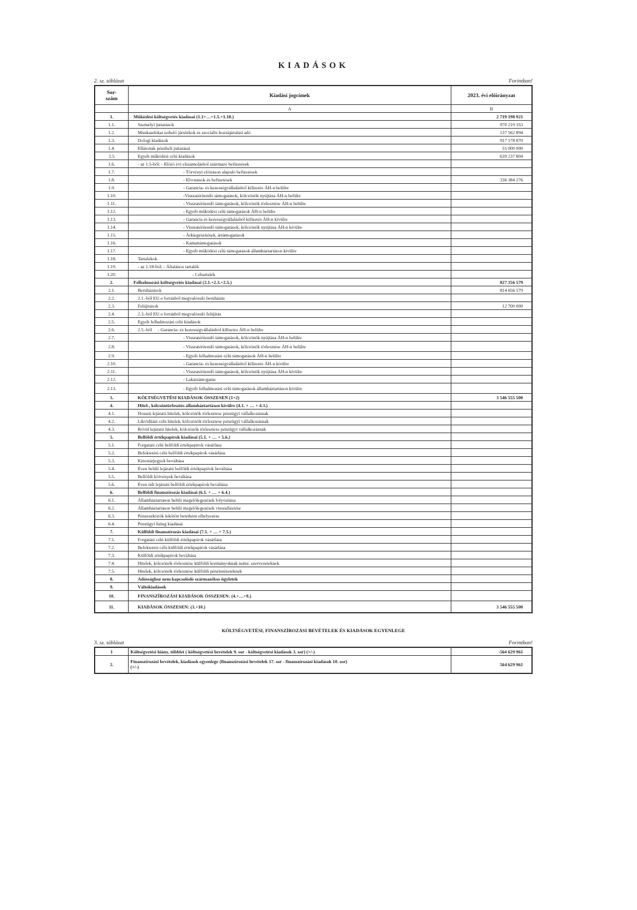KIADÁSOK
2. sz. táblázat Forintban!
| Sor- szám | Kiadási jogcímek | 2023. évi előirányzat |
| --- | --- | --- |
| | A | B |
| 1. | Működési költségvetés kiadásai (1.1+…+1.5.+1.18.) | 2 719 198 921 |
| 1.1. | Személyi juttatások | 970 219 353 |
| 1.2. | Munkaadókat terhelő járulékok és szociális hozzájárulási adó | 137 562 894 |
| 1.3. | Dologi kiadások | 917 178 870 |
| 1.4. | Ellátottak pénzbeli juttatásai | 55 000 000 |
| 1.5 | Egyéb működési célú kiadások | 639 237 804 |
| 1.6. | - az 1.5-ből: - Előző évi elszámolásból származó befizetések | |
| 1.7. | - Törvényi előíráson alapuló befizetések | |
| 1.8. | - Elvonások és befizetések | 336 384 276 |
| 1.9. | - Garancia- és kezességvállalásból kifizetés ÁH-n belülre | |
| 1.10. | -Visszatérítendő támogatások, kölcsönök nyújtása ÁH-n belülre | |
| 1.11. | - Visszatérítendő támogatások, kölcsönök törlesztése ÁH-n belülre | |
| 1.12. | - Egyéb működési célú támogatások ÁH-n belülre | |
| 1.13. | - Garancia és kezességvállalásból kifizetés ÁH-n kívülre | |
| 1.14. | - Visszatérítendő támogatások, kölcsönök nyújtása ÁH-n kívülre | |
| 1.15. | - Árkiegészítések, ártámogatások | |
| 1.16. | - Kamattámogatások | |
| 1.17. | - Egyéb működési célú támogatások államháztartáson kívülre | |
| 1.18. | Tartalékok | |
| 1.19. | - az 1.18-ból: - Általános tartalék | |
| 1.20. | - Céltartalék | |
| 2. | Felhalmozási költségvetés kiadásai (2.1.+2.3.+2.5.) | 827 356 579 |
| 2.1. | Beruházások | 814 656 579 |
| 2.2. | 2.1.-ből EU-s forrásból megvalósuló beruházás | |
| 2.3. | Felújítások | 12 700 000 |
| 2.4. | 2.3.-ból EU-s forrásból megvalósuló felújítás | |
| 2.5. | Egyéb felhalmozási célú kiadások | |
| 2.6. | 2.5.-ből - Garancia- és kezességvállalásból kifizetés ÁH-n belülre | |
| 2.7. | - Visszatérítendő támogatások, kölcsönök nyújtása ÁH-n belülre | |
| 2.8. | - Visszatérítendő támogatások, kölcsönök törlesztése ÁH-n belülre | |
| 2.9. | - Egyéb felhalmozási célú támogatások ÁH-n belülre | |
| 2.10. | - Garancia- és kezességvállalásból kifizetés ÁH-n kívülre | |
| 2.11. | - Visszatérítendő támogatások, kölcsönök nyújtása ÁH-n kívülre | |
| 2.12. | - Lakástámogatás | |
| 2.13. | - Egyéb felhalmozási célú támogatások államháztartáson kívülre | |
| 3. | KÖLTSÉGVETÉSI KIADÁSOK ÖSSZESEN (1+2) | 3 546 555 500 |
| 4. | Hitel-, kölcsöntörlesztés államháztartáson kívülre (4.1. + … + 4.3.) | |
| 4.1. | Hosszú lejáratú hitelek, kölcsönök törlesztése pénzügyi vállalkozásnak | |
| 4.2. | Likviditási célú hitelek, kölcsönök törlesztése pénzügyi vállalkozásnak | |
| 4.3. | Rövid lejáratú hitelek, kölcsönök törlesztése pénzügyi vállalkozásnak | |
| 5. | Belföldi értékpapírok kiadásai (5.1. + … + 5.6.) | |
| 5.1. | Forgatási célú belföldi értékpapírok vásárlása | |
| 5.2. | Befektetési célú belföldi értékpapírok vásárlása | |
| 5.3. | Kincstárjegyek beváltása | |
| 5.4. | Éven belüli lejáratú belföldi értékpapírok beváltása | |
| 5.5. | Belföldi kötvények beváltása | |
| 5.6. | Éven túli lejáratú belföldi értékpapírok beváltása | |
| 6. | Belföldi finanszírozás kiadásai (6.1. + … + 6.4.) | |
| 6.1. | Államháztartáson belüli megelőlegezések folyósítása | |
| 6.2. | Államháztartáson belüli megelőlegezések visszafizetése | |
| 6.3. | Pénzeszközök lekötött betétként elhelyezése | |
| 6.4. | Pénzügyi lízing kiadásai | |
| 7. | Külföldi finanszírozás kiadásai (7.1. + … + 7.5.) | |
| 7.1. | Forgatási célú külföldi értékpapírok vásárlása | |
| 7.2. | Befektetési célú külföldi értékpapírok vásárlása | |
| 7.3. | Külföldi értékpapírok beváltása | |
| 7.4. | Hitelek, kölcsönök törlesztése külföldi kormányoknak nemz. szervezeteknek | |
| 7.5. | Hitelek, kölcsönök törlesztése külföldi pénzintézeteknek | |
| 8. | Adóssághoz nem kapcsolódó származékos ügyletek | |
| 9. | Váltókiadások | |
| 10. | FINANSZÍROZÁSI KIADÁSOK ÖSSZESEN: (4.+…+9.) | |
| 11. | KIADÁSOK ÖSSZESEN: (3.+10.) | 3 546 555 500 |
KÖLTSÉGVETÉSI, FINANSZÍROZÁSI BEVÉTELEK ÉS KIADÁSOK EGYENLEGE
3. sz. táblázat Forintban!
| 1 | Költségvetési hiány, többlet ( költségvetési bevételek 9. sor - költségvetési kiadások 3. sor) (+/-) | -564 629 961 |
| 2. | Finanszírozási bevételek, kiadások egyenlege (finanszírozási bevételek 17. sor - finanszírozási kiadások 10. sor) (+/-) | 564 629 961 |